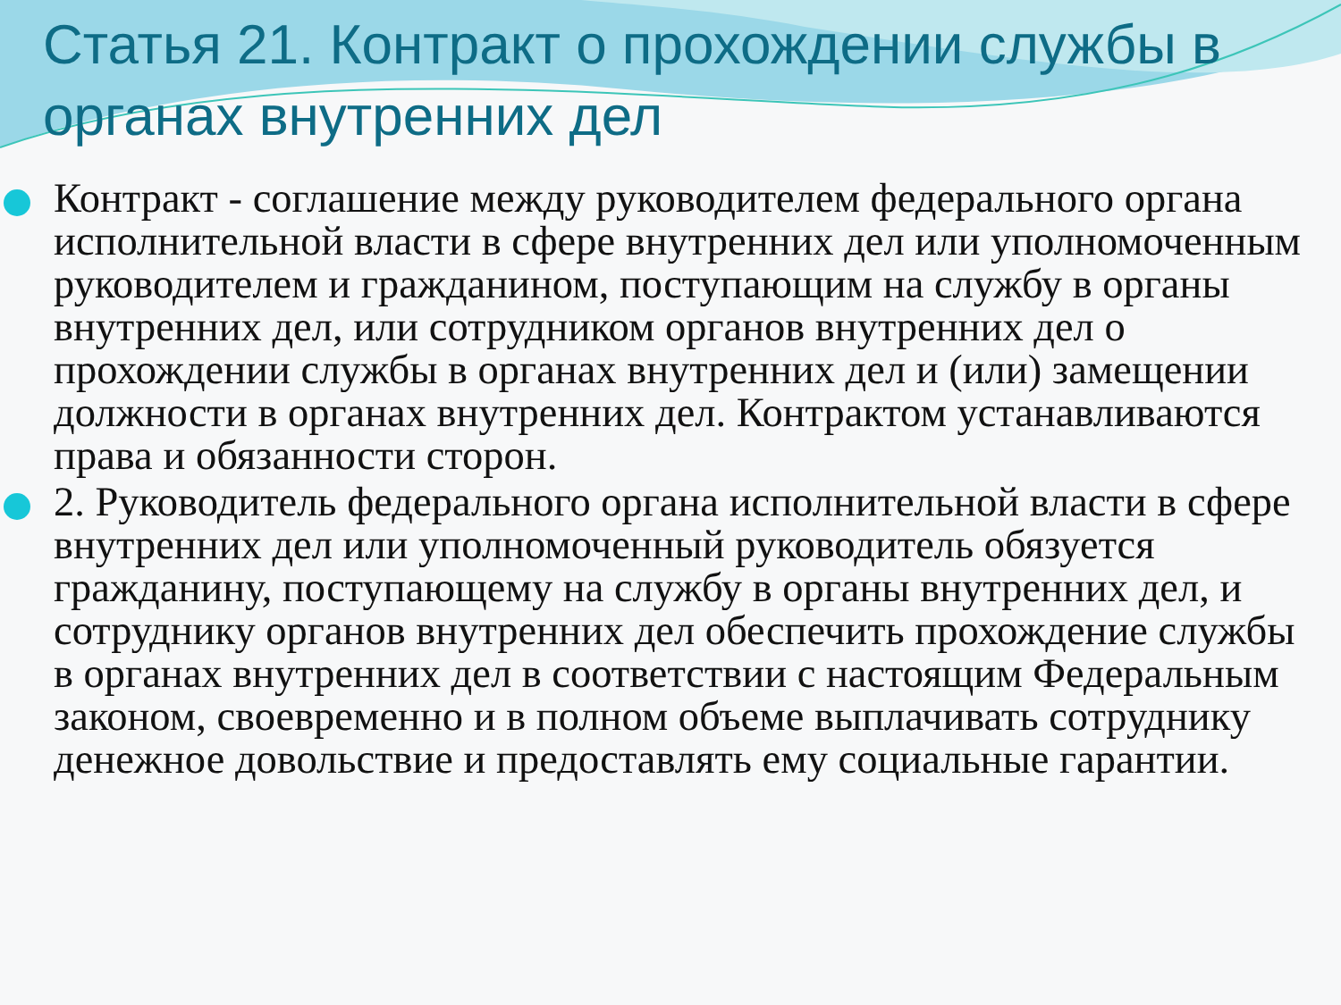Статья 21. Контракт о прохождении службы в органах внутренних дел
Контракт - соглашение между руководителем федерального органа исполнительной власти в сфере внутренних дел или уполномоченным руководителем и гражданином, поступающим на службу в органы внутренних дел, или сотрудником органов внутренних дел о прохождении службы в органах внутренних дел и (или) замещении должности в органах внутренних дел. Контрактом устанавливаются права и обязанности сторон.
2. Руководитель федерального органа исполнительной власти в сфере внутренних дел или уполномоченный руководитель обязуется гражданину, поступающему на службу в органы внутренних дел, и сотруднику органов внутренних дел обеспечить прохождение службы в органах внутренних дел в соответствии с настоящим Федеральным законом, своевременно и в полном объеме выплачивать сотруднику денежное довольствие и предоставлять ему социальные гарантии.